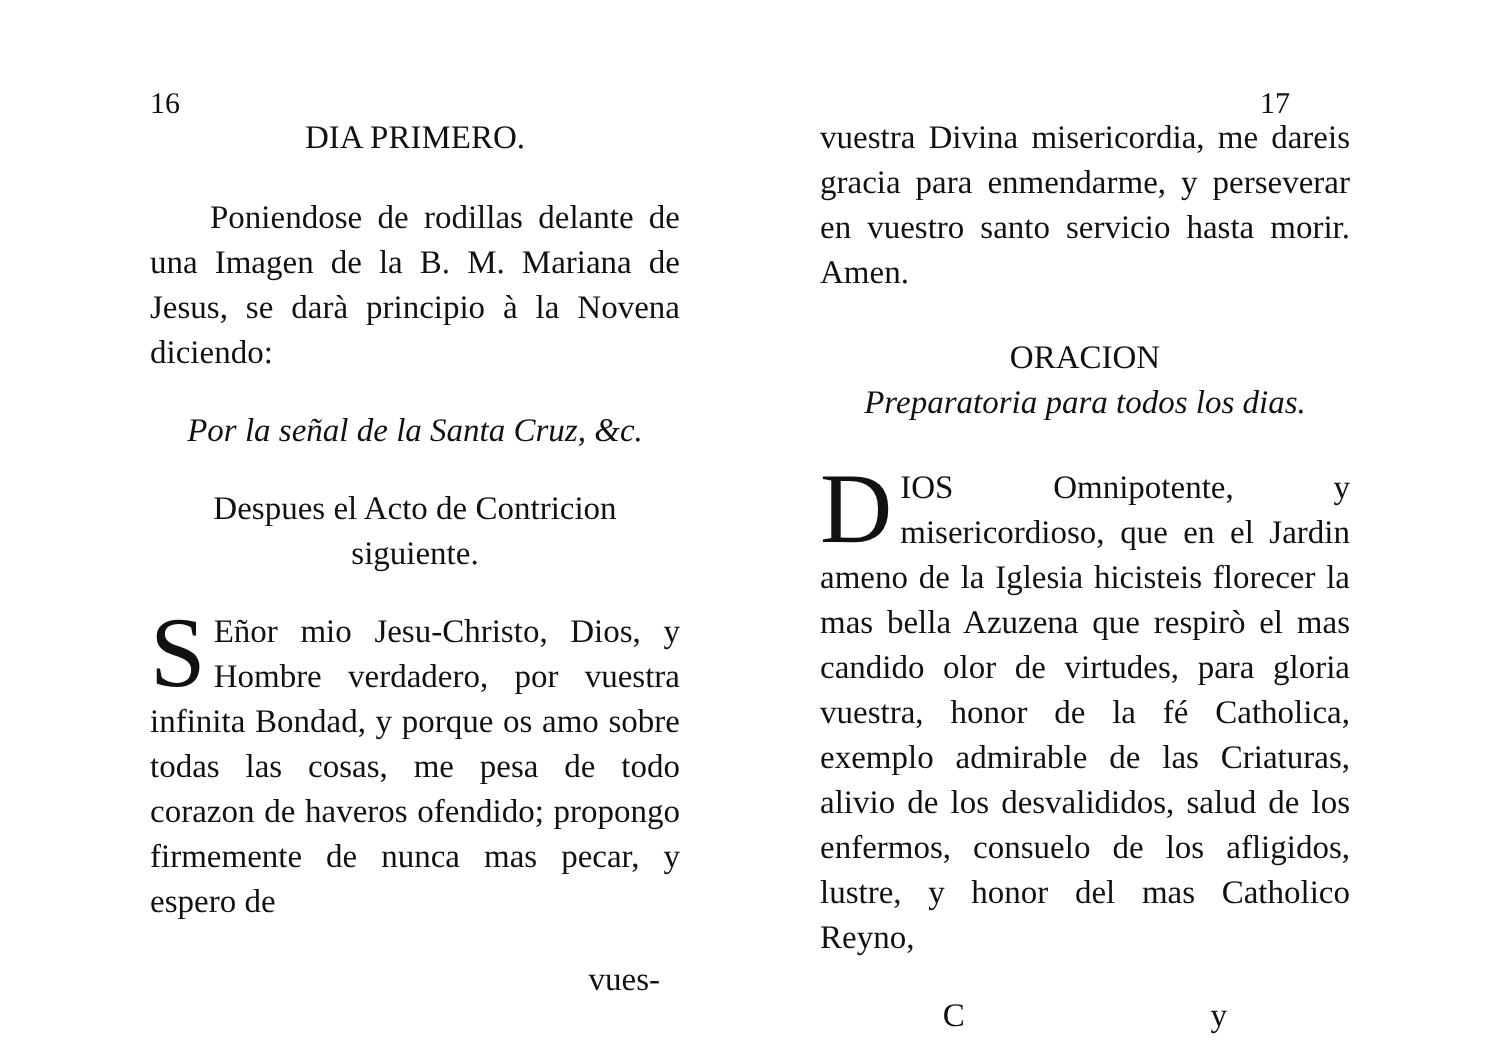16
DIA PRIMERO.
Poniendose de rodillas delante de una Imagen de la B. M. Mariana de Jesus, se darà principio à la Novena diciendo:
Por la señal de la Santa Cruz, &c.
Despues el Acto de Contricion siguiente.
SEñor mio Jesu-Christo, Dios, y Hombre verdadero, por vuestra infinita Bondad, y porque os amo sobre todas las cosas, me pesa de todo corazon de haveros ofendido; propongo firmemente de nunca mas pecar, y espero de
vues-
17
vuestra Divina misericordia, me dareis gracia para enmendarme, y perseverar en vuestro santo servicio hasta morir. Amen.
ORACION
Preparatoria para todos los dias.
DIOS Omnipotente, y misericordioso, que en el Jardin ameno de la Iglesia hicisteis florecer la mas bella Azuzena que respirò el mas candido olor de virtudes, para gloria vuestra, honor de la fé Catholica, exemplo admirable de las Criaturas, alivio de los desvalididos, salud de los enfermos, consuelo de los afligidos, lustre, y honor del mas Catholico Reyno,
C y